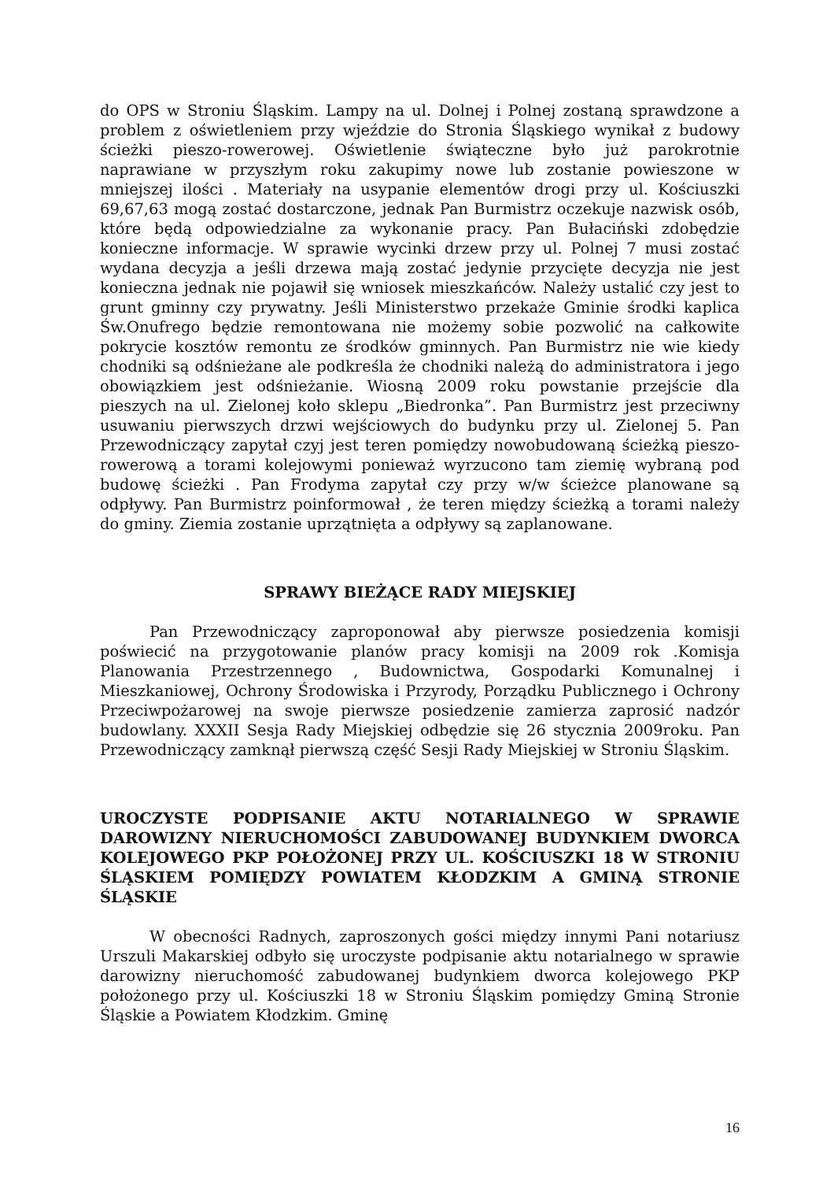do OPS w Stroniu Śląskim. Lampy na ul. Dolnej i Polnej zostaną sprawdzone a problem z oświetleniem przy wjeździe do Stronia Śląskiego wynikał z budowy ścieżki pieszo-rowerowej. Oświetlenie świąteczne było już parokrotnie naprawiane w przyszłym roku zakupimy nowe lub zostanie powieszone w mniejszej ilości . Materiały na usypanie elementów drogi przy ul. Kościuszki 69,67,63 mogą zostać dostarczone, jednak Pan Burmistrz oczekuje nazwisk osób, które będą odpowiedzialne za wykonanie pracy. Pan Bułaciński zdobędzie konieczne informacje. W sprawie wycinki drzew przy ul. Polnej 7 musi zostać wydana decyzja a jeśli drzewa mają zostać jedynie przycięte decyzja nie jest konieczna jednak nie pojawił się wniosek mieszkańców. Należy ustalić czy jest to grunt gminny czy prywatny. Jeśli Ministerstwo przekaże Gminie środki kaplica Św.Onufrego będzie remontowana nie możemy sobie pozwolić na całkowite pokrycie kosztów remontu ze środków gminnych. Pan Burmistrz nie wie kiedy chodniki są odśnieżane ale podkreśla że chodniki należą do administratora i jego obowiązkiem jest odśnieżanie. Wiosną 2009 roku powstanie przejście dla pieszych na ul. Zielonej koło sklepu „Biedronka”. Pan Burmistrz jest przeciwny usuwaniu pierwszych drzwi wejściowych do budynku przy ul. Zielonej 5. Pan Przewodniczący zapytał czyj jest teren pomiędzy nowobudowaną ścieżką pieszo-rowerową a torami kolejowymi ponieważ wyrzucono tam ziemię wybraną pod budowę ścieżki . Pan Frodyma zapytał czy przy w/w ścieżce planowane są odpływy. Pan Burmistrz poinformował , że teren między ścieżką a torami należy do gminy. Ziemia zostanie uprzątnięta a odpływy są zaplanowane.
SPRAWY BIEŻĄCE RADY MIEJSKIEJ
Pan Przewodniczący zaproponował aby pierwsze posiedzenia komisji poświecić na przygotowanie planów pracy komisji na 2009 rok .Komisja Planowania Przestrzennego , Budownictwa, Gospodarki Komunalnej i Mieszkaniowej, Ochrony Środowiska i Przyrody, Porządku Publicznego i Ochrony Przeciwpożarowej na swoje pierwsze posiedzenie zamierza zaprosić nadzór budowlany. XXXII Sesja Rady Miejskiej odbędzie się 26 stycznia 2009roku. Pan Przewodniczący zamknął pierwszą część Sesji Rady Miejskiej w Stroniu Śląskim.
UROCZYSTE PODPISANIE AKTU NOTARIALNEGO W SPRAWIE DAROWIZNY NIERUCHOMOŚCI ZABUDOWANEJ BUDYNKIEM DWORCA KOLEJOWEGO PKP POŁOŻONEJ PRZY UL. KOŚCIUSZKI 18 W STRONIU ŚLĄSKIEM POMIĘDZY POWIATEM KŁODZKIM A GMINĄ STRONIE ŚLĄSKIE
W obecności Radnych, zaproszonych gości między innymi Pani notariusz Urszuli Makarskiej odbyło się uroczyste podpisanie aktu notarialnego w sprawie darowizny nieruchomość zabudowanej budynkiem dworca kolejowego PKP położonego przy ul. Kościuszki 18 w Stroniu Śląskim pomiędzy Gminą Stronie Śląskie a Powiatem Kłodzkim. Gminę
16